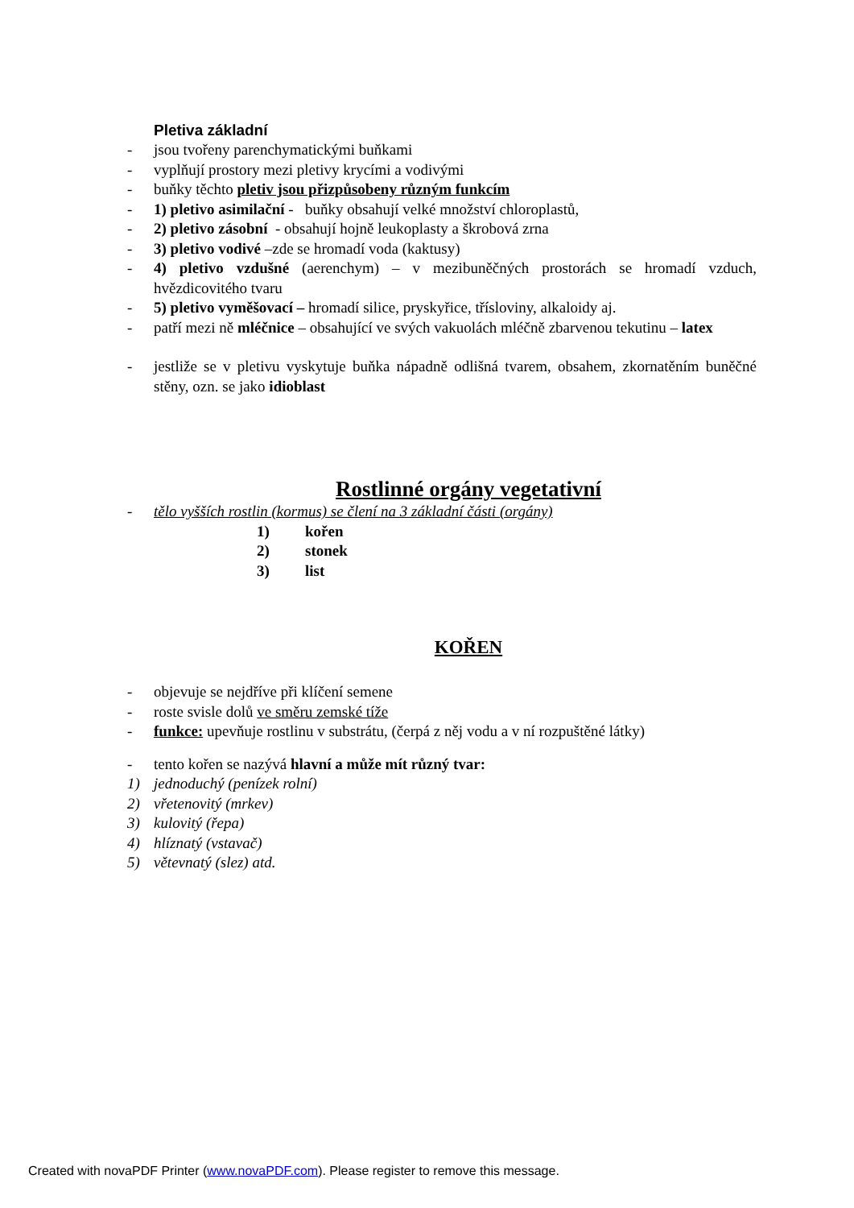Pletiva základní
- jsou tvořeny parenchymatickými buňkami
- vyplňují prostory mezi pletivy krycími a vodivými
- buňky těchto pletiv jsou přizpůsobeny různým funkcím
- 1) pletivo asimilační - buňky obsahují velké množství chloroplastů,
- 2) pletivo zásobní - obsahují hojně leukoplasty a škrobová zrna
- 3) pletivo vodivé –zde se hromadí voda (kaktusy)
- 4) pletivo vzdušné (aerenchym) – v mezibuněčných prostorách se hromadí vzduch, hvězdicovitého tvaru
- 5) pletivo vyměšovací – hromadí silice, pryskyřice, třísloviny, alkaloidy aj.
- patří mezi ně mléčnice – obsahující ve svých vakuolách mléčně zbarvenou tekutinu – latex
- jestliže se v pletivu vyskytuje buňka nápadně odlišná tvarem, obsahem, zkornatěním buněčné stěny, ozn. se jako idioblast
Rostlinné orgány vegetativní
- tělo vyšších rostlin (kormus) se člení na 3 základní části (orgány)
1) kořen
2) stonek
3) list
KOŘEN
- objevuje se nejdříve při klíčení semene
- roste svisle dolů ve směru zemské tíže
- funkce: upevňuje rostlinu v substrátu, (čerpá z něj vodu a v ní rozpuštěné látky)
- tento kořen se nazývá hlavní a může mít různý tvar:
1) jednoduchý (penízek rolní)
2) vřetenovitý (mrkev)
3) kulovitý (řepa)
4) hlíznatý (vstavač)
5) větevnatý (slez) atd.
Created with novaPDF Printer (www.novaPDF.com). Please register to remove this message.